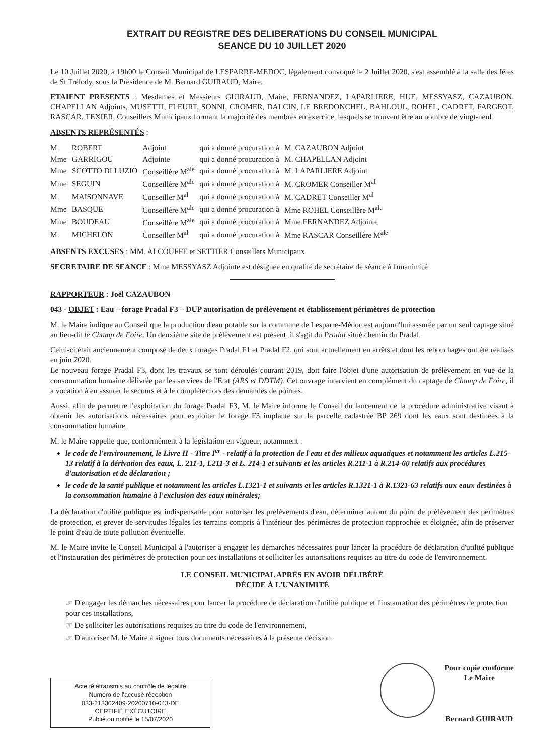EXTRAIT DU REGISTRE DES DELIBERATIONS DU CONSEIL MUNICIPAL
SEANCE DU 10 JUILLET 2020
Le 10 Juillet 2020, à 19h00 le Conseil Municipal de LESPARRE-MEDOC, légalement convoqué le 2 Juillet 2020, s'est assemblé à la salle des fêtes de St Trélody, sous la Présidence de M. Bernard GUIRAUD, Maire.
ETAIENT PRESENTS : Mesdames et Messieurs GUIRAUD, Maire, FERNANDEZ, LAPARLIERE, HUE, MESSYASZ, CAZAUBON, CHAPELLAN Adjoints, MUSETTI, FLEURT, SONNI, CROMER, DALCIN, LE BREDONCHEL, BAHLOUL, ROHEL, CADRET, FARGEOT, RASCAR, TEXIER, Conseillers Municipaux formant la majorité des membres en exercice, lesquels se trouvent être au nombre de vingt-neuf.
ABSENTS REPRÉSENTÉS :
| M. | ROBERT | Adjoint | qui a donné procuration à | M. CAZAUBON Adjoint |
| Mme | GARRIGOU | Adjointe | qui a donné procuration à | M. CHAPELLAN Adjoint |
| Mme | SCOTTO DI LUZIO | Conseillère M<sup>ale</sup> | qui a donné procuration à | M. LAPARLIERE Adjoint |
| Mme | SEGUIN | Conseillère M<sup>ale</sup> | qui a donné procuration à | M. CROMER Conseiller M<sup>al</sup> |
| M. | MAISONNAVE | Conseiller M<sup>al</sup> | qui a donné procuration à | M. CADRET Conseiller M<sup>al</sup> |
| Mme | BASQUE | Conseillère M<sup>ale</sup> | qui a donné procuration à | Mme ROHEL Conseillère M<sup>ale</sup> |
| Mme | BOUDEAU | Conseillère M<sup>ale</sup> | qui a donné procuration à | Mme FERNANDEZ Adjointe |
| M. | MICHELON | Conseiller M<sup>al</sup> | qui a donné procuration à | Mme RASCAR Conseillère M<sup>ale</sup> |
ABSENTS EXCUSES : MM. ALCOUFFE et SETTIER Conseillers Municipaux
SECRETAIRE DE SEANCE : Mme MESSYASZ Adjointe est désignée en qualité de secrétaire de séance à l'unanimité
RAPPORTEUR : Joël CAZAUBON
043 - OBJET : Eau – forage Pradal F3 – DUP autorisation de prélèvement et établissement périmètres de protection
M. le Maire indique au Conseil que la production d'eau potable sur la commune de Lesparre-Médoc est aujourd'hui assurée par un seul captage situé au lieu-dit le Champ de Foire. Un deuxième site de prélèvement est présent, il s'agit du Pradal situé chemin du Pradal.
Celui-ci était anciennement composé de deux forages Pradal F1 et Pradal F2, qui sont actuellement en arrêts et dont les rebouchages ont été réalisés en juin 2020.
Le nouveau forage Pradal F3, dont les travaux se sont déroulés courant 2019, doit faire l'objet d'une autorisation de prélèvement en vue de la consommation humaine délivrée par les services de l'Etat (ARS et DDTM). Cet ouvrage intervient en complément du captage de Champ de Foire, il a vocation à en assurer le secours et à le compléter lors des demandes de pointes.
Aussi, afin de permettre l'exploitation du forage Pradal F3, M. le Maire informe le Conseil du lancement de la procédure administrative visant à obtenir les autorisations nécessaires pour exploiter le forage F3 implanté sur la parcelle cadastrée BP 269 dont les eaux sont destinées à la consommation humaine.
M. le Maire rappelle que, conformément à la législation en vigueur, notamment :
le code de l'environnement, le Livre II - Titre I<sup>er</sup> - relatif à la protection de l'eau et des milieux aquatiques et notamment les articles L.215-13 relatif à la dérivation des eaux, L. 211-1, L211-3 et L. 214-1 et suivants et les articles R.211-1 à R.214-60 relatifs aux procédures d'autorisation et de déclaration ;
le code de la santé publique et notamment les articles L.1321-1 et suivants et les articles R.1321-1 à R.1321-63 relatifs aux eaux destinées à la consommation humaine à l'exclusion des eaux minérales;
La déclaration d'utilité publique est indispensable pour autoriser les prélèvements d'eau, déterminer autour du point de prélèvement des périmètres de protection, et grever de servitudes légales les terrains compris à l'intérieur des périmètres de protection rapprochée et éloignée, afin de préserver le point d'eau de toute pollution éventuelle.
M. le Maire invite le Conseil Municipal à l'autoriser à engager les démarches nécessaires pour lancer la procédure de déclaration d'utilité publique et l'instauration des périmètres de protection pour ces installations et solliciter les autorisations requises au titre du code de l'environnement.
LE CONSEIL MUNICIPAL APRÈS EN AVOIR DÉLIBÉRÉ
DÉCIDE À L'UNANIMITÉ
☞ D'engager les démarches nécessaires pour lancer la procédure de déclaration d'utilité publique et l'instauration des périmètres de protection pour ces installations,
☞ De solliciter les autorisations requises au titre du code de l'environnement,
☞ D'autoriser M. le Maire à signer tous documents nécessaires à la présente décision.
Acte télétransmis au contrôle de légalité
Numéro de l'accusé réception
033-213302409-20200710-043-DE
CERTIFIÉ EXÉCUTOIRE
Publié ou notifié le 15/07/2020
Pour copie conforme
Le Maire
Bernard GUIRAUD